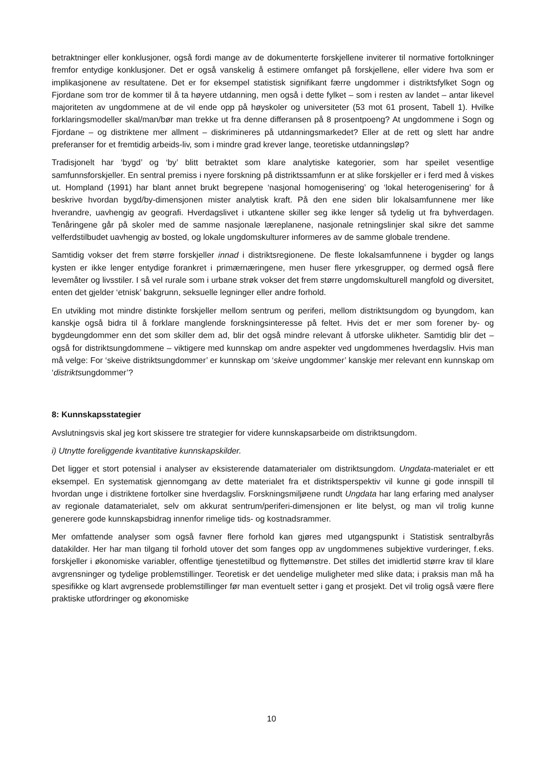betraktninger eller konklusjoner, også fordi mange av de dokumenterte forskjellene inviterer til normative fortolkninger fremfor entydige konklusjoner. Det er også vanskelig å estimere omfanget på forskjellene, eller videre hva som er implikasjonene av resultatene. Det er for eksempel statistisk signifikant færre ungdommer i distriktsfylket Sogn og Fjordane som tror de kommer til å ta høyere utdanning, men også i dette fylket – som i resten av landet – antar likevel majoriteten av ungdommene at de vil ende opp på høyskoler og universiteter (53 mot 61 prosent, Tabell 1). Hvilke forklaringsmodeller skal/man/bør man trekke ut fra denne differansen på 8 prosentpoeng? At ungdommene i Sogn og Fjordane – og distriktene mer allment – diskrimineres på utdanningsmarkedet? Eller at de rett og slett har andre preferanser for et fremtidig arbeids-liv, som i mindre grad krever lange, teoretiske utdanningsløp?
Tradisjonelt har ‘bygd’ og ‘by’ blitt betraktet som klare analytiske kategorier, som har speilet vesentlige samfunnsforskjeller. En sentral premiss i nyere forskning på distriktssamfunn er at slike forskjeller er i ferd med å viskes ut. Hompland (1991) har blant annet brukt begrepene ‘nasjonal homogenisering’ og ‘lokal heterogenisering’ for å beskrive hvordan bygd/by-dimensjonen mister analytisk kraft. På den ene siden blir lokalsamfunnene mer like hverandre, uavhengig av geografi. Hverdagslivet i utkantene skiller seg ikke lenger så tydelig ut fra byhverdagen. Tenåringene går på skoler med de samme nasjonale læreplanene, nasjonale retningslinjer skal sikre det samme velferdstilbudet uavhengig av bosted, og lokale ungdomskulturer informeres av de samme globale trendene.
Samtidig vokser det frem større forskjeller innad i distriktsregionene. De fleste lokalsamfunnene i bygder og langs kysten er ikke lenger entydige forankret i primærnæringene, men huser flere yrkesgrupper, og dermed også flere levemåter og livsstiler. I så vel rurale som i urbane strøk vokser det frem større ungdomskulturell mangfold og diversitet, enten det gjelder ‘etnisk’ bakgrunn, seksuelle legninger eller andre forhold.
En utvikling mot mindre distinkte forskjeller mellom sentrum og periferi, mellom distriktsungdom og byungdom, kan kanskje også bidra til å forklare manglende forskningsinteresse på feltet. Hvis det er mer som forener by- og bygdeungdommer enn det som skiller dem ad, blir det også mindre relevant å utforske ulikheter. Samtidig blir det – også for distriktsungdommene – viktigere med kunnskap om andre aspekter ved ungdommenes hverdagsliv. Hvis man må velge: For ‘skeive distriktsungdommer’ er kunnskap om ‘skeive ungdommer’ kanskje mer relevant enn kunnskap om ‘distriktsungdommer’?
8: Kunnskapsstategier
Avslutningsvis skal jeg kort skissere tre strategier for videre kunnskapsarbeide om distriktsungdom.
i) Utnytte foreliggende kvantitative kunnskapskilder.
Det ligger et stort potensial i analyser av eksisterende datamaterialer om distriktsungdom. Ungdata-materialet er ett eksempel. En systematisk gjennomgang av dette materialet fra et distriktsperspektiv vil kunne gi gode innspill til hvordan unge i distriktene fortolker sine hverdagsliv. Forskningsmiljøene rundt Ungdata har lang erfaring med analyser av regionale datamaterialet, selv om akkurat sentrum/periferi-dimensjonen er lite belyst, og man vil trolig kunne generere gode kunnskapsbidrag innenfor rimelige tids- og kostnadsrammer.
Mer omfattende analyser som også favner flere forhold kan gjøres med utgangspunkt i Statistisk sentralbyrås datakilder. Her har man tilgang til forhold utover det som fanges opp av ungdommenes subjektive vurderinger, f.eks. forskjeller i økonomiske variabler, offentlige tjenestetilbud og flyttemønstre. Det stilles det imidlertid større krav til klare avgrensninger og tydelige problemstillinger. Teoretisk er det uendelige muligheter med slike data; i praksis man må ha spesifikke og klart avgrensede problemstillinger før man eventuelt setter i gang et prosjekt. Det vil trolig også være flere praktiske utfordringer og økonomiske
10